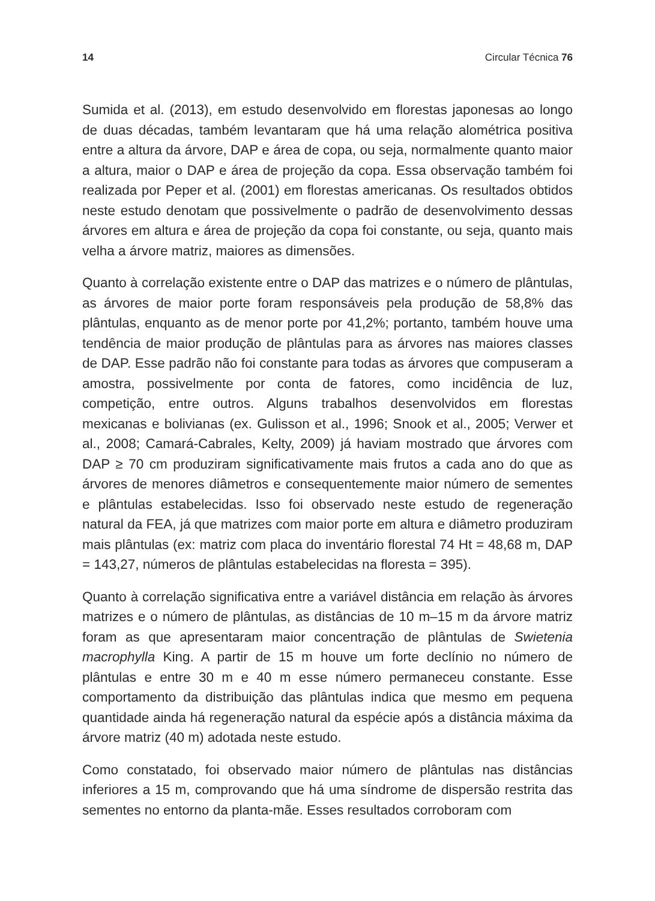14 Circular Técnica 76
Sumida et al. (2013), em estudo desenvolvido em florestas japonesas ao longo de duas décadas, também levantaram que há uma relação alométrica positiva entre a altura da árvore, DAP e área de copa, ou seja, normalmente quanto maior a altura, maior o DAP e área de projeção da copa. Essa observação também foi realizada por Peper et al. (2001) em florestas americanas. Os resultados obtidos neste estudo denotam que possivelmente o padrão de desenvolvimento dessas árvores em altura e área de projeção da copa foi constante, ou seja, quanto mais velha a árvore matriz, maiores as dimensões.
Quanto à correlação existente entre o DAP das matrizes e o número de plântulas, as árvores de maior porte foram responsáveis pela produção de 58,8% das plântulas, enquanto as de menor porte por 41,2%; portanto, também houve uma tendência de maior produção de plântulas para as árvores nas maiores classes de DAP. Esse padrão não foi constante para todas as árvores que compuseram a amostra, possivelmente por conta de fatores, como incidência de luz, competição, entre outros. Alguns trabalhos desenvolvidos em florestas mexicanas e bolivianas (ex. Gulisson et al., 1996; Snook et al., 2005; Verwer et al., 2008; Camará-Cabrales, Kelty, 2009) já haviam mostrado que árvores com DAP ≥ 70 cm produziram significativamente mais frutos a cada ano do que as árvores de menores diâmetros e consequentemente maior número de sementes e plântulas estabelecidas. Isso foi observado neste estudo de regeneração natural da FEA, já que matrizes com maior porte em altura e diâmetro produziram mais plântulas (ex: matriz com placa do inventário florestal 74 Ht = 48,68 m, DAP = 143,27, números de plântulas estabelecidas na floresta = 395).
Quanto à correlação significativa entre a variável distância em relação às árvores matrizes e o número de plântulas, as distâncias de 10 m–15 m da árvore matriz foram as que apresentaram maior concentração de plântulas de Swietenia macrophylla King. A partir de 15 m houve um forte declínio no número de plântulas e entre 30 m e 40 m esse número permaneceu constante. Esse comportamento da distribuição das plântulas indica que mesmo em pequena quantidade ainda há regeneração natural da espécie após a distância máxima da árvore matriz (40 m) adotada neste estudo.
Como constatado, foi observado maior número de plântulas nas distâncias inferiores a 15 m, comprovando que há uma síndrome de dispersão restrita das sementes no entorno da planta-mãe. Esses resultados corroboram com